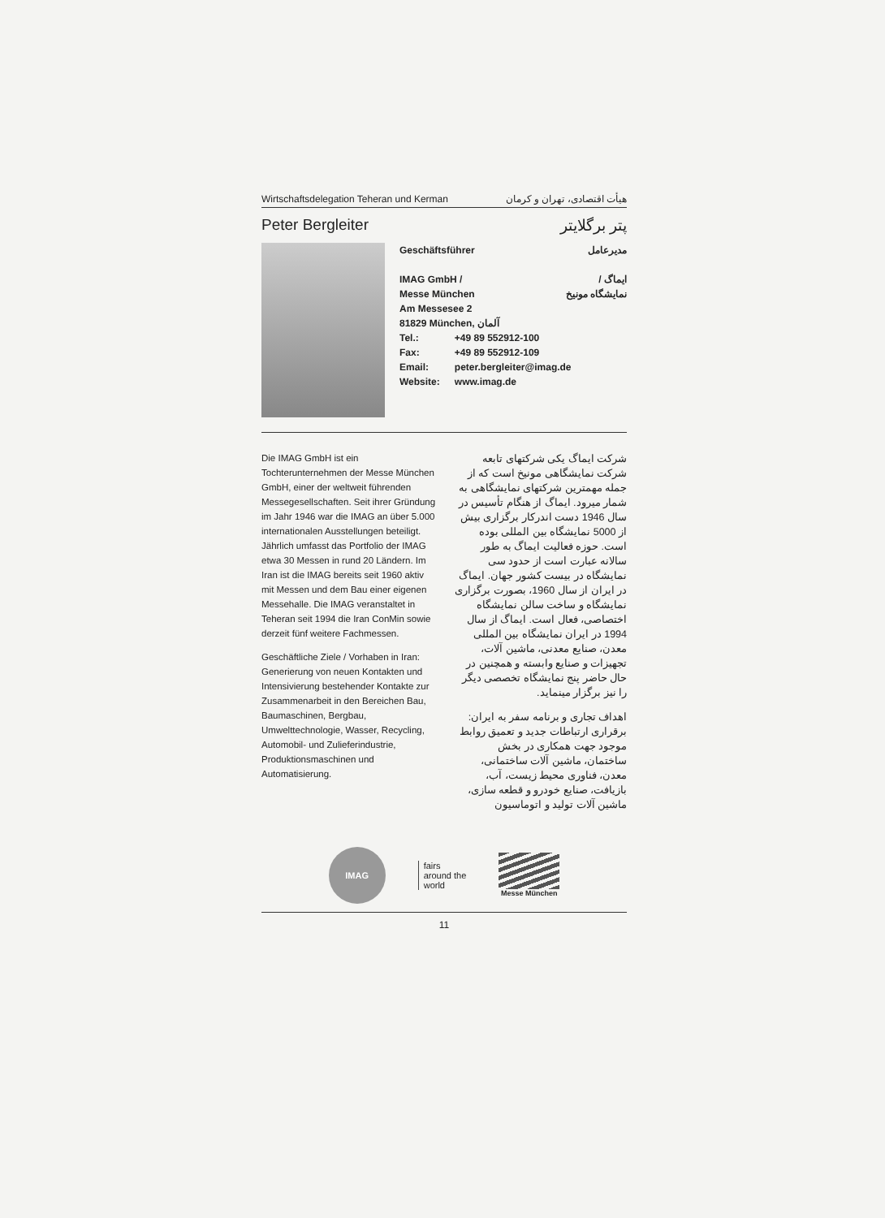Wirtschaftsdelegation Teheran und Kerman هیأت اقتصادی، تهران و کرمان
Peter Bergleiter پتر برگلایتر
Geschäftsführer مدیرعامل
IMAG GmbH /
Messe München ایماگ /
نمایشگاه مونیخ
Am Messesee 2
81829 München, آلمان
| Tel.: | +49 89 552912-100 |
| Fax: | +49 89 552912-109 |
| Email: | peter.bergleiter@imag.de |
| Website: | www.imag.de |
Die IMAG GmbH ist ein Tochterunternehmen der Messe München GmbH, einer der weltweit führenden Messegesellschaften. Seit ihrer Gründung im Jahr 1946 war die IMAG an über 5.000 internationalen Ausstellungen beteiligt. Jährlich umfasst das Portfolio der IMAG etwa 30 Messen in rund 20 Ländern. Im Iran ist die IMAG bereits seit 1960 aktiv mit Messen und dem Bau einer eigenen Messehalle. Die IMAG veranstaltet in Teheran seit 1994 die Iran ConMin sowie derzeit fünf weitere Fachmessen.
Geschäftliche Ziele / Vorhaben in Iran: Generierung von neuen Kontakten und Intensivierung bestehender Kontakte zur Zusammenarbeit in den Bereichen Bau, Baumaschinen, Bergbau, Umwelttechnologie, Wasser, Recycling, Automobil- und Zulieferindustrie, Produktionsmaschinen und Automatisierung.
شرکت ایماگ یکی شرکتهای تابعه شرکت نمایشگاهی مونیخ است که از جمله مهمترین شرکتهای نمایشگاهی به شمار میرود. ایماگ از هنگام تأسیس در سال 1946 دست اندرکار برگزاری بیش از 5000 نمایشگاه بین المللی بوده است. حوزه فعالیت ایماگ به طور سالانه عبارت است از حدود سی نمایشگاه در بیست کشور جهان. ایماگ در ایران از سال 1960، بصورت برگزاری نمایشگاه و ساخت سالن نمایشگاه اختصاصی، فعال است. ایماگ از سال 1994 در ایران نمایشگاه بین المللی معدن، صنایع معدنی، ماشین آلات، تجهیزات و صنایع وابسته و همچنین در حال حاضر پنج نمایشگاه تخصصی دیگر را نیز برگزار مینماید.
اهداف تجاری و برنامه سفر به ایران: برقراری ارتباطات جدید و تعمیق روابط موجود جهت همکاری در بخش ساختمان، ماشین آلات ساختمانی، معدن، فناوری محیط زیست، آب، بازیافت، صنایع خودرو و قطعه سازی، ماشین آلات تولید و اتوماسیون
IMAG
fairs
around the
world
Messe München
11